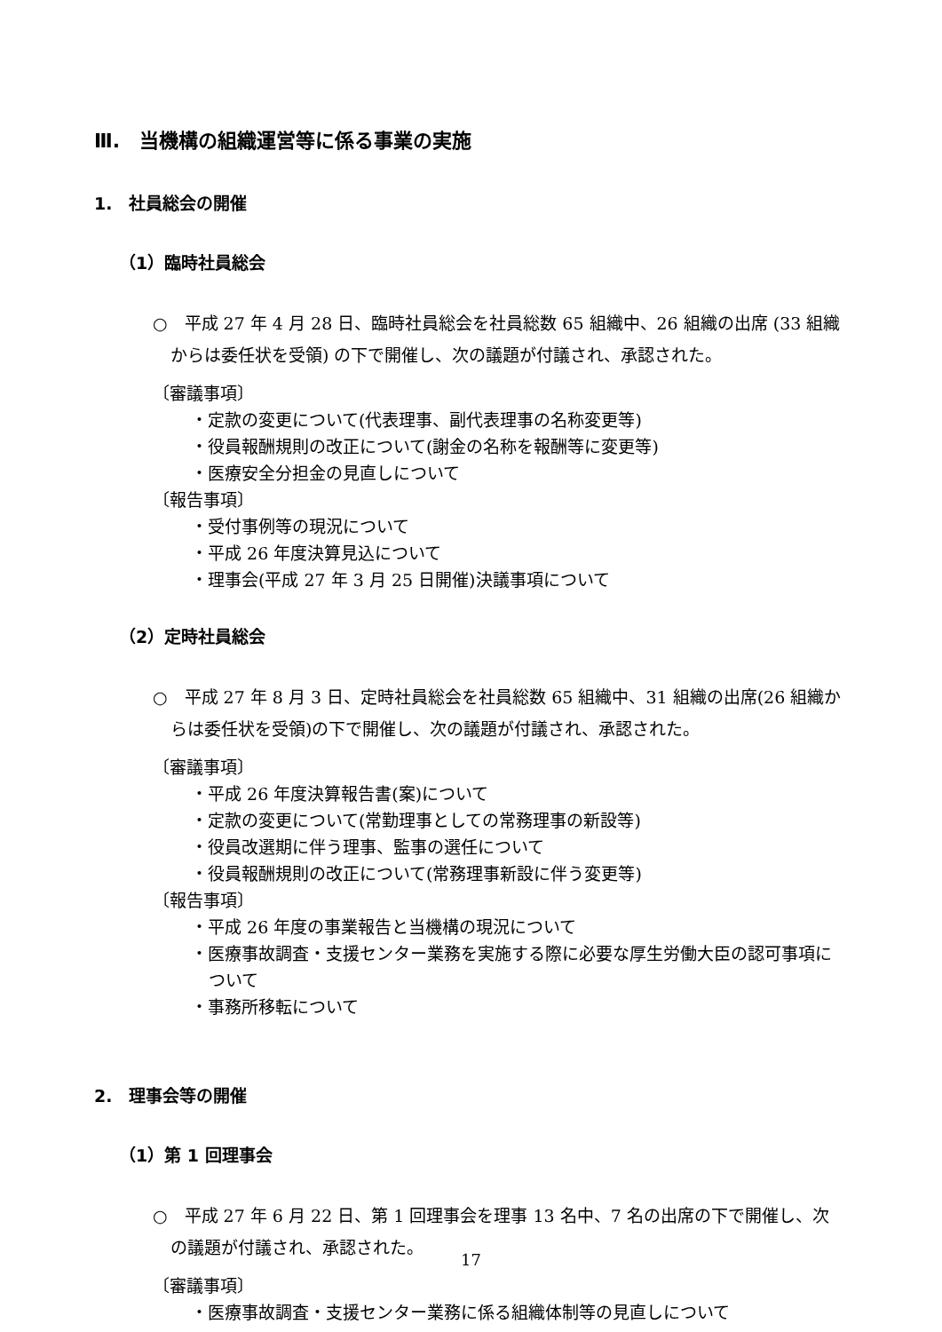Ⅲ.　当機構の組織運営等に係る事業の実施
1.　社員総会の開催
（1）臨時社員総会
○　平成 27 年 4 月 28 日、臨時社員総会を社員総数 65 組織中、26 組織の出席 (33 組織からは委任状を受領) の下で開催し、次の議題が付議され、承認された。
〔審議事項〕
・定款の変更について(代表理事、副代表理事の名称変更等)
・役員報酬規則の改正について(謝金の名称を報酬等に変更等)
・医療安全分担金の見直しについて
〔報告事項〕
・受付事例等の現況について
・平成 26 年度決算見込について
・理事会(平成 27 年 3 月 25 日開催)決議事項について
（2）定時社員総会
○　平成 27 年 8 月 3 日、定時社員総会を社員総数 65 組織中、31 組織の出席(26 組織からは委任状を受領)の下で開催し、次の議題が付議され、承認された。
〔審議事項〕
・平成 26 年度決算報告書(案)について
・定款の変更について(常勤理事としての常務理事の新設等)
・役員改選期に伴う理事、監事の選任について
・役員報酬規則の改正について(常務理事新設に伴う変更等)
〔報告事項〕
・平成 26 年度の事業報告と当機構の現況について
・医療事故調査・支援センター業務を実施する際に必要な厚生労働大臣の認可事項について
・事務所移転について
2.　理事会等の開催
（1）第 1 回理事会
○　平成 27 年 6 月 22 日、第 1 回理事会を理事 13 名中、7 名の出席の下で開催し、次の議題が付議され、承認された。
〔審議事項〕
・医療事故調査・支援センター業務に係る組織体制等の見直しについて
17